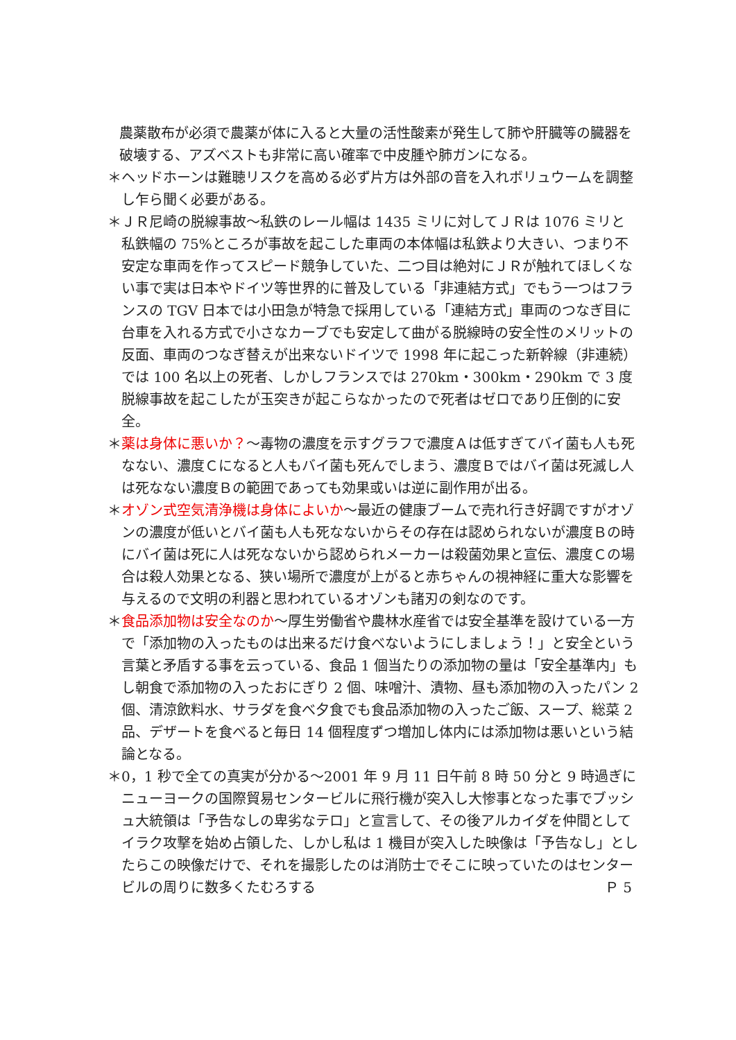農薬散布が必須で農薬が体に入ると大量の活性酸素が発生して肺や肝臓等の臓器を破壊する、アズベストも非常に高い確率で中皮腫や肺ガンになる。
＊ヘッドホーンは難聴リスクを高める必ず片方は外部の音を入れボリュウームを調整し乍ら聞く必要がある。
＊ＪＲ尼崎の脱線事故～私鉄のレール幅は 1435 ミリに対してＪＲは 1076 ミリと私鉄幅の 75%ところが事故を起こした車両の本体幅は私鉄より大きい、つまり不安定な車両を作ってスピード競争していた、二つ目は絶対にＪＲが触れてほしくない事で実は日本やドイツ等世界的に普及している「非連結方式」でもう一つはフランスの TGV 日本では小田急が特急で採用している「連結方式」車両のつなぎ目に台車を入れる方式で小さなカーブでも安定して曲がる脱線時の安全性のメリットの反面、車両のつなぎ替えが出来ないドイツで 1998 年に起こった新幹線（非連続）では 100 名以上の死者、しかしフランスでは 270km・300km・290km で 3 度脱線事故を起こしたが玉突きが起こらなかったので死者はゼロであり圧倒的に安全。
＊薬は身体に悪いか？～毒物の濃度を示すグラフで濃度Ａは低すぎてバイ菌も人も死なない、濃度Ｃになると人もバイ菌も死んでしまう、濃度Ｂではバイ菌は死滅し人は死なない濃度Ｂの範囲であっても効果或いは逆に副作用が出る。
＊オゾン式空気清浄機は身体によいか～最近の健康ブームで売れ行き好調ですがオゾンの濃度が低いとバイ菌も人も死なないからその存在は認められないが濃度Ｂの時にバイ菌は死に人は死なないから認められメーカーは殺菌効果と宣伝、濃度Ｃの場合は殺人効果となる、狭い場所で濃度が上がると赤ちゃんの視神経に重大な影響を与えるので文明の利器と思われているオゾンも諸刃の剣なのです。
＊食品添加物は安全なのか～厚生労働省や農林水産省では安全基準を設けている一方で「添加物の入ったものは出来るだけ食べないようにしましょう！」と安全という言葉と矛盾する事を云っている、食品 1 個当たりの添加物の量は「安全基準内」もし朝食で添加物の入ったおにぎり 2 個、味噌汁、漬物、昼も添加物の入ったパン 2 個、清涼飲料水、サラダを食べ夕食でも食品添加物の入ったご飯、スープ、総菜 2 品、デザートを食べると毎日 14 個程度ずつ増加し体内には添加物は悪いという結論となる。
＊0，1 秒で全ての真実が分かる～2001 年 9 月 11 日午前 8 時 50 分と 9 時過ぎにニューヨークの国際貿易センタービルに飛行機が突入し大惨事となった事でブッシュ大統領は「予告なしの卑劣なテロ」と宣言して、その後アルカイダを仲間としてイラク攻撃を始め占領した、しかし私は 1 機目が突入した映像は「予告なし」としたらこの映像だけで、それを撮影したのは消防士でそこに映っていたのはセンタービルの周りに数多くたむろする Ｐ 5